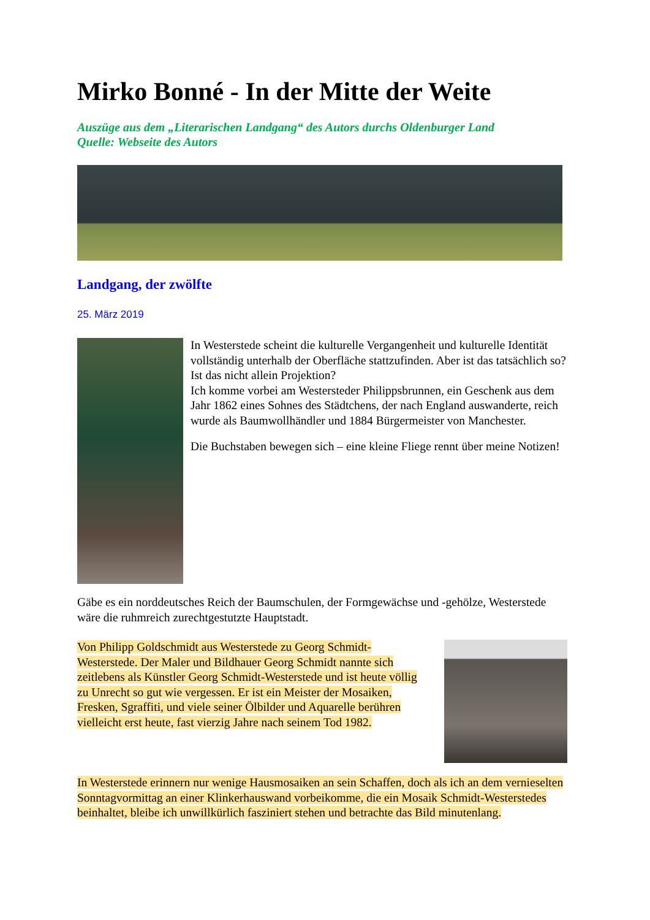Mirko Bonné - In der Mitte der Weite
Auszüge aus dem „Literarischen Landgang“ des Autors durchs Oldenburger Land
Quelle: Webseite des Autors
Landgang, der zwölfte
25. März 2019
In Westerstede scheint die kulturelle Vergangenheit und kulturelle Identität vollständig unterhalb der Oberfläche stattzufinden. Aber ist das tatsächlich so? Ist das nicht allein Projektion?
Ich komme vorbei am Westersteder Philippsbrunnen, ein Geschenk aus dem Jahr 1862 eines Sohnes des Städtchens, der nach England auswanderte, reich wurde als Baumwollhändler und 1884 Bürgermeister von Manchester.
Die Buchstaben bewegen sich – eine kleine Fliege rennt über meine Notizen!
Gäbe es ein norddeutsches Reich der Baumschulen, der Formgewächse und -gehölze, Westerstede wäre die ruhmreich zurechtgestutzte Hauptstadt.
Von Philipp Goldschmidt aus Westerstede zu Georg Schmidt-Westerstede. Der Maler und Bildhauer Georg Schmidt nannte sich zeitlebens als Künstler Georg Schmidt-Westerstede und ist heute völlig zu Unrecht so gut wie vergessen. Er ist ein Meister der Mosaiken, Fresken, Sgraffiti, und viele seiner Ölbilder und Aquarelle berühren vielleicht erst heute, fast vierzig Jahre nach seinem Tod 1982.
In Westerstede erinnern nur wenige Hausmosaiken an sein Schaffen, doch als ich an dem vernieselten Sonntagvormittag an einer Klinkerhauswand vorbeikomme, die ein Mosaik Schmidt-Westerstedes beinhaltet, bleibe ich unwillkürlich fasziniert stehen und betrachte das Bild minutenlang.